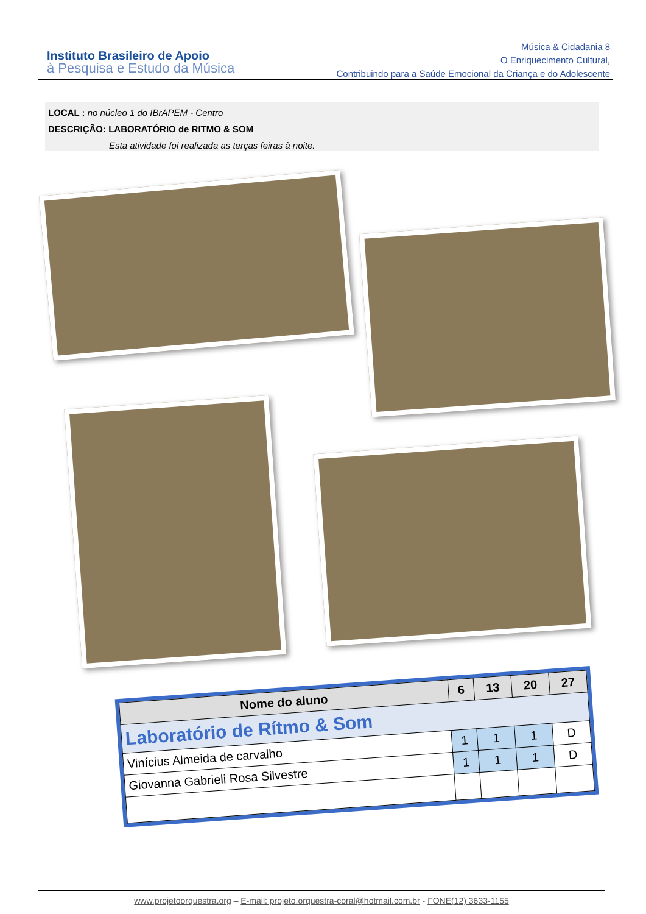Instituto Brasileiro de Apoio
à Pesquisa e Estudo da Música
Música & Cidadania 8
O Enriquecimento Cultural,
Contribuindo para a Saúde Emocional da Criança e do Adolescente
LOCAL : no núcleo 1 do IBrAPEM - Centro
DESCRIÇÃO: LABORATÓRIO de RITMO & SOM
Esta atividade foi realizada as terças feiras à noite.
| Nome do aluno | 6 | 13 | 20 | 27 |
| --- | --- | --- | --- | --- |
| Laboratório de Rítmo & Som | | | | |
| Vinícius Almeida de carvalho | 1 | 1 | 1 | D |
| Giovanna Gabrieli Rosa Silvestre | 1 | 1 | 1 | D |
www.projetoorquestra.org – E-mail: projeto.orquestra-coral@hotmail.com.br - FONE(12) 3633-1155